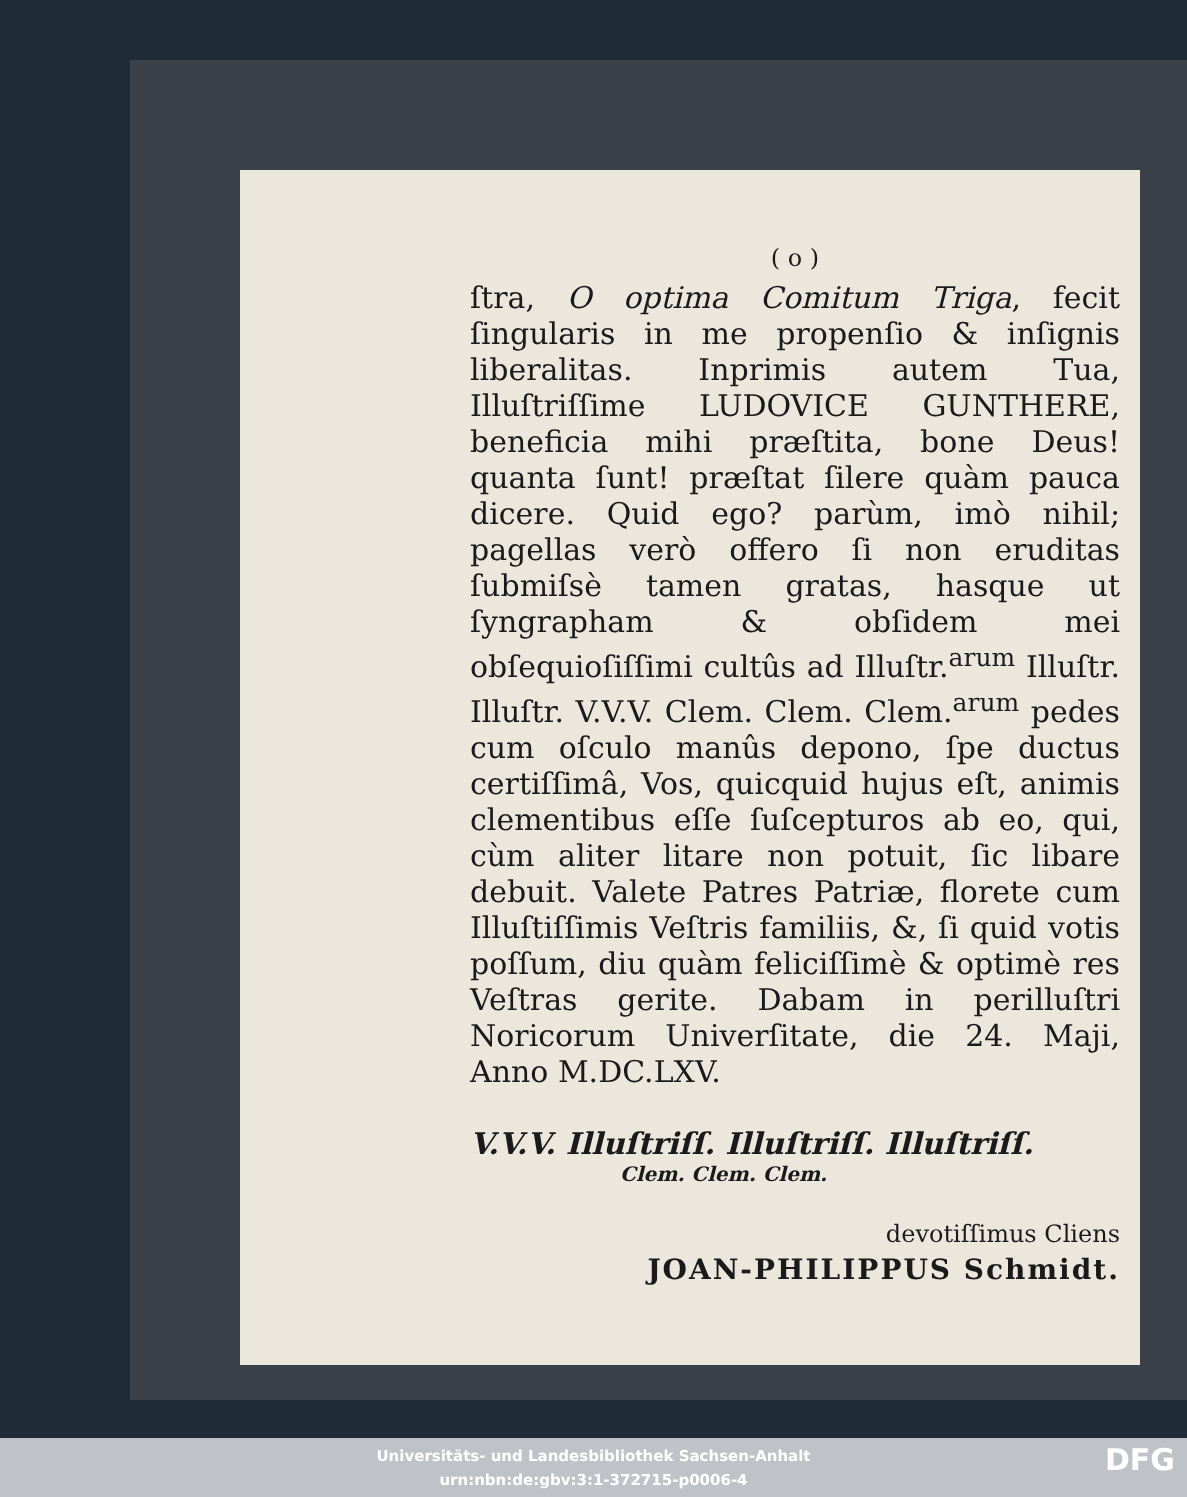( o )
ſtra, O optima Comitum Triga, fecit ſingularis in me propenſio & inſignis liberalitas. Inprimis autem Tua, Illuſtriſſime LUDOVICE GUNTHERE, beneficia mihi præſtita, bone Deus! quanta ſunt! præſtat ſilere quàm pauca dicere. Quid ego? parùm, imò nihil; pagellas verò offero ſi non eruditas ſubmiſsè tamen gratas, hasque ut ſyngrapham & obſidem mei obſequioſiſſimi cultûs ad Illuſtr.<sup>arum</sup> Illuſtr. Illuſtr. V.V.V. Clem. Clem. Clem.<sup>arum</sup> pedes cum oſculo manûs depono, ſpe ductus certiſſimâ, Vos, quicquid hujus eſt, animis clementibus eſſe ſuſcepturos ab eo, qui, cùm aliter litare non potuit, ſic libare debuit. Valete Patres Patriæ, florete cum Illuſtiſſimis Veſtris familiis, &, ſi quid votis poſſum, diu quàm feliciſſimè & optimè res Veſtras gerite. Dabam in perilluſtri Noricorum Univerſitate, die 24. Maji, Anno M.DC.LXV.
V.V.V. Illuſtriſſ. Illuſtriſſ. Illuſtriſſ.
Clem. Clem. Clem.
devotiſſimus Cliens
JOAN-PHILIPPUS Schmidt.
Universitäts- und Landesbibliothek Sachsen-Anhalt
urn:nbn:de:gbv:3:1-372715-p0006-4
DFG